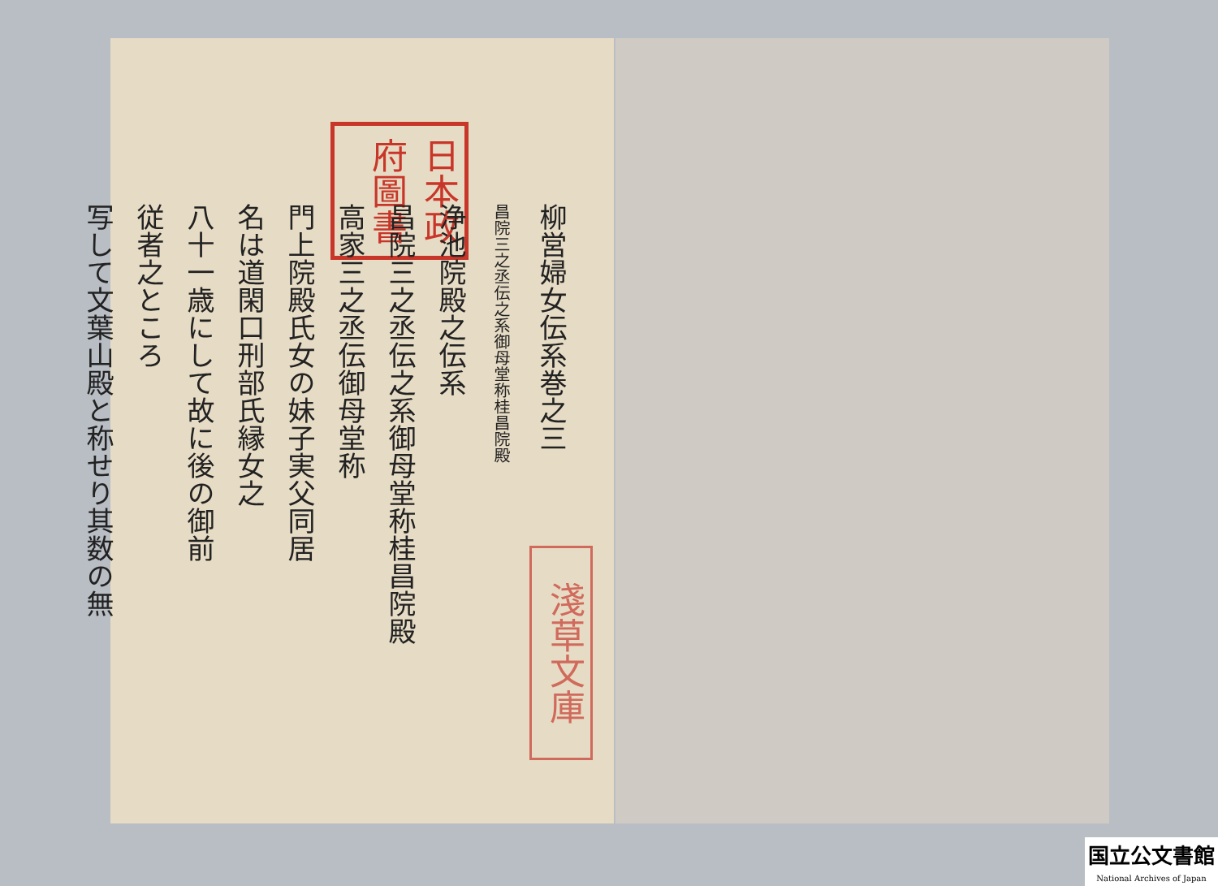日本政府圖書
柳営婦女伝系巻之三
昌院三之丞伝之系御母堂称桂昌院殿
浄池院殿之伝系
昌院三之丞伝之系御母堂称桂昌院殿
高家三之丞伝御母堂称
門上院殿氏女の妹子実父同居
名は道閑口刑部氏縁女之
八十一歳にして故に後の御前
従者之ところ
写して文葉山殿と称せり其数の無
淺草文庫
国立公文書館
National Archives of Japan